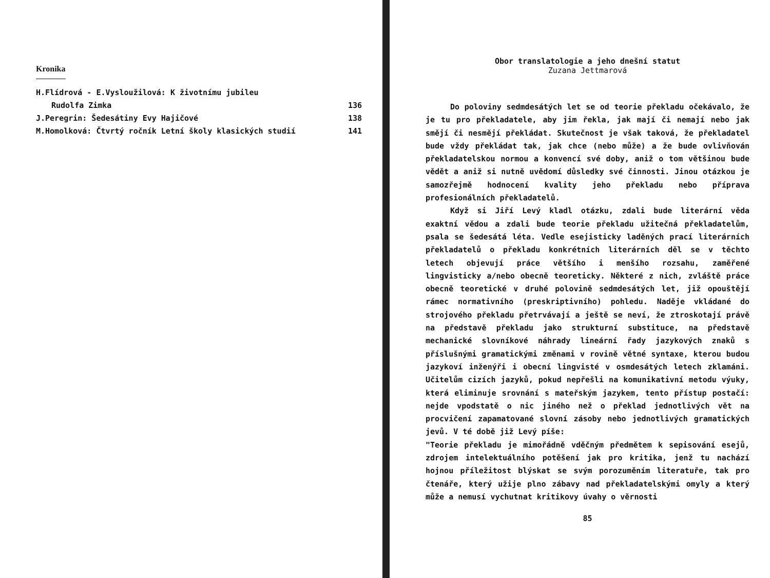Kronika
H.Flídrová - E.Vysloužilová: K životnímu jubileu
Rudolfa Zimka 136
J.Peregrin: Šedesátiny Evy Hajičové 138
M.Homolková: Čtvrtý ročník Letní školy klasických studií 141
Obor translatologie a jeho dnešní statut
Zuzana Jettmarová
Do poloviny sedmdesátých let se od teorie překladu očekávalo, že je tu pro překladatele, aby jim řekla, jak mají či nemají nebo jak smějí či nesmějí překládat. Skutečnost je však taková, že překladatel bude vždy překládat tak, jak chce (nebo může) a že bude ovlivňován překladatelskou normou a konvencí své doby, aniž o tom většinou bude vědět a aniž si nutně uvědomí důsledky své činnosti. Jinou otázkou je samozřejmě hodnocení kvality jeho překladu nebo příprava profesionálních překladatelů.
Když si Jiří Levý kladl otázku, zdali bude literární věda exaktní vědou a zdali bude teorie překladu užitečná překladatelům, psala se šedesátá léta. Vedle esejisticky laděných prací literárních překladatelů o překladu konkrétních literárních děl se v těchto letech objevují práce většího i menšího rozsahu, zaměřené lingvisticky a/nebo obecně teoreticky. Některé z nich, zvláště práce obecně teoretické v druhé polovině sedmdesátých let, již opouštějí rámec normativního (preskriptivního) pohledu. Naděje vkládané do strojového překladu přetrvávají a ještě se neví, že ztroskotají právě na představě překladu jako strukturní substituce, na představě mechanické slovníkové náhrady lineární řady jazykových znaků s příslušnými gramatickými změnami v rovině větné syntaxe, kterou budou jazykoví inženýři i obecní lingvisté v osmdesátých letech zklamáni. Učitelům cizích jazyků, pokud nepřešli na komunikativní metodu výuky, která eliminuje srovnání s mateřským jazykem, tento přístup postačí: nejde vpodstatě o nic jiného než o překlad jednotlivých vět na procvičení zapamatované slovní zásoby nebo jednotlivých gramatických jevů. V té době již Levý píše:
"Teorie překladu je mimořádně vděčným předmětem k sepisování esejů, zdrojem intelektuálního potěšení jak pro kritika, jenž tu nachází hojnou příležitost blýskat se svým porozuměním literatuře, tak pro čtenáře, který užije plno zábavy nad překladatelskými omyly a který může a nemusí vychutnat kritikovy úvahy o věrnosti
85